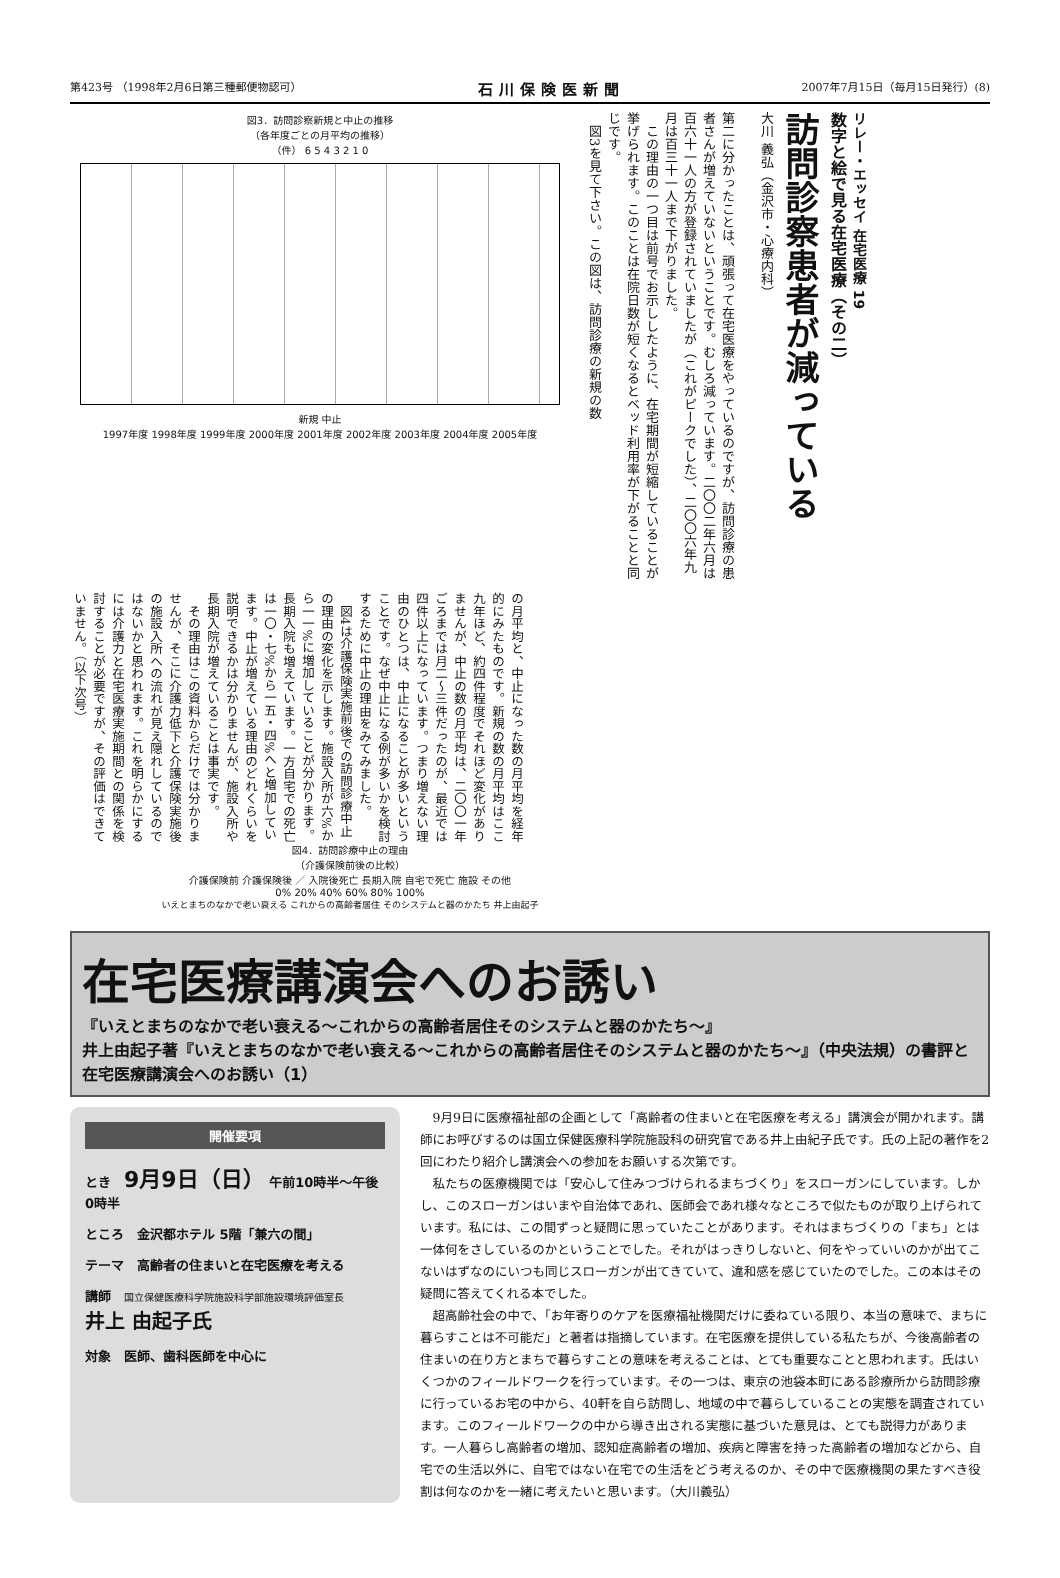第423号 （1998年2月6日第三種郵便物認可） 石川保険医新聞 2007年7月15日（毎月15日発行）(8)
図3．訪問診察新規と中止の推移
（各年度ごとの月平均の推移）
（件） 6 5 4 3 2 1 0
新規 中止
1997年度 1998年度 1999年度 2000年度 2001年度 2002年度 2003年度 2004年度 2005年度
第二に分かったことは、頑張って在宅医療をやっているのですが、訪問診療の患者さんが増えていないということです。むしろ減っています。二〇〇二年六月は百六十一人の方が登録されていましたが（これがピークでした）、二〇〇六年九月は百三十一人まで下がりました。
　この理由の一つ目は前号でお示ししたように、在宅期間が短縮していることが挙げられます。このことは在院日数が短くなるとベッド利用率が下がることと同じです。
　図3を見て下さい。この図は、訪問診療の新規の数
リレー・エッセイ 在宅医療 19
数字と絵で見る在宅医療（その二）
訪問診察患者が減っている
大川 義弘（金沢市・心療内科）
の月平均と、中止になった数の月平均を経年的にみたものです。新規の数の月平均はここ九年ほど、約四件程度でそれほど変化がありませんが、中止の数の月平均は、二〇〇一年ごろまでは月二〜三件だったのが、最近では四件以上になっています。つまり増えない理由のひとつは、中止になることが多いということです。なぜ中止になる例が多いかを検討するために中止の理由をみてみました。
　図4は介護保険実施前後での訪問診療中止の理由の変化を示します。施設入所が六%から一一%に増加していることが分かります。長期入院も増えています。一方自宅での死亡は一〇・七%から一五・四%へと増加しています。中止が増えている理由のどれくらいを説明できるかは分かりませんが、施設入所や長期入院が増えていることは事実です。
　その理由はこの資料からだけでは分かりませんが、そこに介護力低下と介護保険実施後の施設入所への流れが見え隠れしているのではないかと思われます。これを明らかにするには介護力と在宅医療実施期間との関係を検討することが必要ですが、その評価はできていません。（以下次号）
図4．訪問診療中止の理由
（介護保険前後の比較）
介護保険前 介護保険後 ／ 入院後死亡 長期入院 自宅で死亡 施設 その他
0% 20% 40% 60% 80% 100%
いえとまちのなかで老い衰える これからの高齢者居住 そのシステムと器のかたち 井上由起子
在宅医療講演会へのお誘い
『いえとまちのなかで老い衰える〜これからの高齢者居住そのシステムと器のかたち〜』
井上由起子著『いえとまちのなかで老い衰える〜これからの高齢者居住そのシステムと器のかたち〜』（中央法規）の書評と在宅医療講演会へのお誘い（1）
開催要項
とき　9月9日（日） 午前10時半〜午後0時半
ところ　金沢都ホテル 5階「兼六の間」
テーマ　高齢者の住まいと在宅医療を考える
講師　国立保健医療科学院施設科学部施設環境評価室長
井上 由起子氏
対象　医師、歯科医師を中心に
9月9日に医療福祉部の企画として「高齢者の住まいと在宅医療を考える」講演会が開かれます。講師にお呼びするのは国立保健医療科学院施設科の研究官である井上由紀子氏です。氏の上記の著作を2回にわたり紹介し講演会への参加をお願いする次第です。
私たちの医療機関では「安心して住みつづけられるまちづくり」をスローガンにしています。しかし、このスローガンはいまや自治体であれ、医師会であれ様々なところで似たものが取り上げられています。私には、この間ずっと疑問に思っていたことがあります。それはまちづくりの「まち」とは一体何をさしているのかということでした。それがはっきりしないと、何をやっていいのかが出てこないはずなのにいつも同じスローガンが出てきていて、違和感を感じていたのでした。この本はその疑問に答えてくれる本でした。
超高齢社会の中で、「お年寄りのケアを医療福祉機関だけに委ねている限り、本当の意味で、まちに暮らすことは不可能だ」と著者は指摘しています。在宅医療を提供している私たちが、今後高齢者の住まいの在り方とまちで暮らすことの意味を考えることは、とても重要なことと思われます。氏はいくつかのフィールドワークを行っています。その一つは、東京の池袋本町にある診療所から訪問診療に行っているお宅の中から、40軒を自ら訪問し、地域の中で暮らしていることの実態を調査されています。このフィールドワークの中から導き出される実態に基づいた意見は、とても説得力があります。一人暮らし高齢者の増加、認知症高齢者の増加、疾病と障害を持った高齢者の増加などから、自宅での生活以外に、自宅ではない在宅での生活をどう考えるのか、その中で医療機関の果たすべき役割は何なのかを一緒に考えたいと思います。（大川義弘）